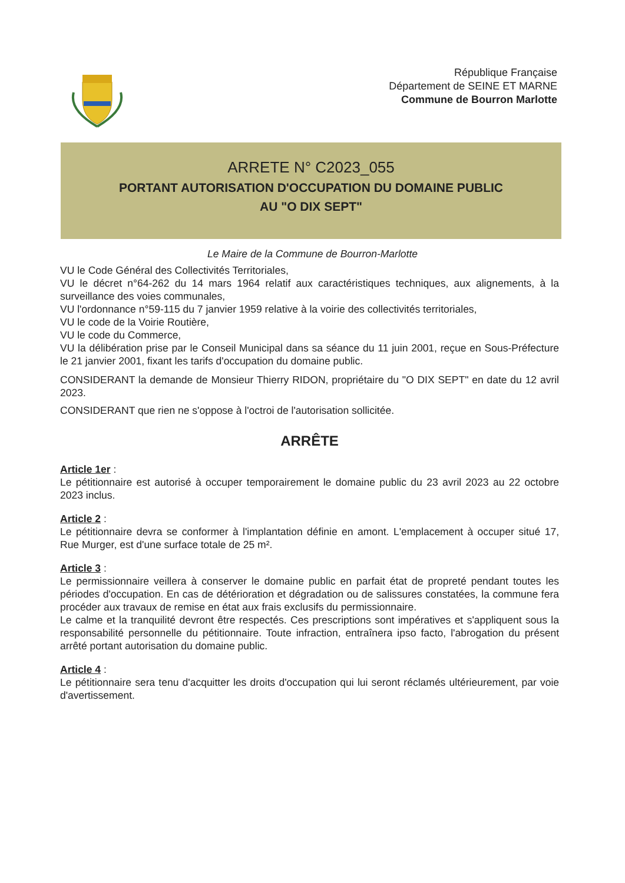République Française
Département de SEINE ET MARNE
Commune de Bourron Marlotte
ARRETE N° C2023_055
PORTANT AUTORISATION D'OCCUPATION DU DOMAINE PUBLIC
AU "O DIX SEPT"
Le Maire de la Commune de Bourron-Marlotte
VU le Code Général des Collectivités Territoriales,
VU le décret n°64-262 du 14 mars 1964 relatif aux caractéristiques techniques, aux alignements, à la surveillance des voies communales,
VU l'ordonnance n°59-115 du 7 janvier 1959 relative à la voirie des collectivités territoriales,
VU le code de la Voirie Routière,
VU le code du Commerce,
VU la délibération prise par le Conseil Municipal dans sa séance du 11 juin 2001, reçue en Sous-Préfecture le 21 janvier 2001, fixant les tarifs d'occupation du domaine public.
CONSIDERANT la demande de Monsieur Thierry RIDON, propriétaire du "O DIX SEPT" en date du 12 avril 2023.
CONSIDERANT que rien ne s'oppose à l'octroi de l'autorisation sollicitée.
ARRÊTE
Article 1er :
Le pétitionnaire est autorisé à occuper temporairement le domaine public du 23 avril 2023 au 22 octobre 2023 inclus.
Article 2 :
Le pétitionnaire devra se conformer à l'implantation définie en amont. L'emplacement à occuper situé 17, Rue Murger, est d'une surface totale de 25 m².
Article 3 :
Le permissionnaire veillera à conserver le domaine public en parfait état de propreté pendant toutes les périodes d'occupation. En cas de détérioration et dégradation ou de salissures constatées, la commune fera procéder aux travaux de remise en état aux frais exclusifs du permissionnaire.
Le calme et la tranquilité devront être respectés. Ces prescriptions sont impératives et s'appliquent sous la responsabilité personnelle du pétitionnaire. Toute infraction, entraînera ipso facto, l'abrogation du présent arrêté portant autorisation du domaine public.
Article 4 :
Le pétitionnaire sera tenu d'acquitter les droits d'occupation qui lui seront réclamés ultérieurement, par voie d'avertissement.